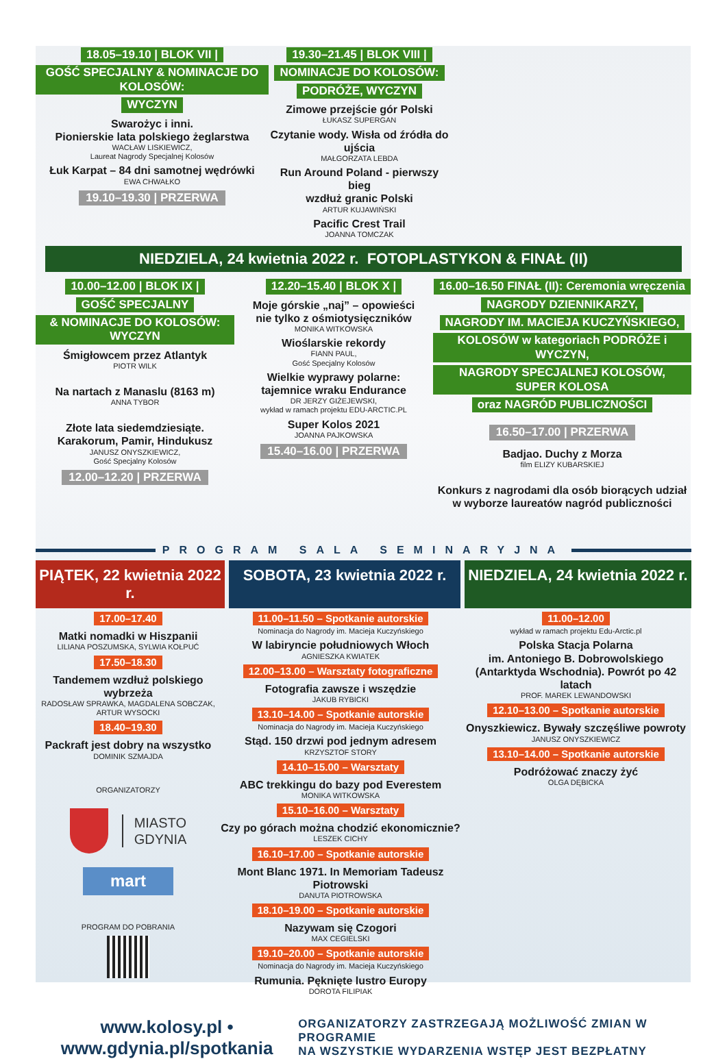18.05–19.10 | BLOK VII |
GOŚĆ SPECJALNY & NOMINACJE DO KOLOSÓW:
WYCZYN
Swarożyc i inni.
Pionierskie lata polskiego żeglarstwa
WACŁAW LISKIEWICZ,
Laureat Nagrody Specjalnej Kolosów
Łuk Karpat – 84 dni samotnej wędrówki
EWA CHWAŁKO
19.10–19.30 | PRZERWA
19.30–21.45 | BLOK VIII |
NOMINACJE DO KOLOSÓW:
PODRÓŻE, WYCZYN
Zimowe przejście gór Polski
ŁUKASZ SUPERGAN
Czytanie wody. Wisła od źródła do ujścia
MAŁGORZATA LEBDA
Run Around Poland - pierwszy bieg
wzdłuż granic Polski
ARTUR KUJAWIŃSKI
Pacific Crest Trail
JOANNA TOMCZAK
NIEDZIELA, 24 kwietnia 2022 r. FOTOPLASTYKON & FINAŁ (II)
10.00–12.00 | BLOK IX |
GOŚĆ SPECJALNY
& NOMINACJE DO KOLOSÓW: WYCZYN
Śmigłowcem przez Atlantyk
PIOTR WILK
Na nartach z Manaslu (8163 m)
ANNA TYBOR
Złote lata siedemdziesiąte.
Karakorum, Pamir, Hindukusz
JANUSZ ONYSZKIEWICZ,
Gość Specjalny Kolosów
12.00–12.20 | PRZERWA
12.20–15.40 | BLOK X |
Moje górskie „naj” – opowieści
nie tylko z ośmiotysięczników
MONIKA WITKOWSKA
Wioślarskie rekordy
FIANN PAUL,
Gość Specjalny Kolosów
Wielkie wyprawy polarne:
tajemnice wraku Endurance
DR JERZY GIŻEJEWSKI,
wykład w ramach projektu EDU-ARCTIC.PL
Super Kolos 2021
JOANNA PAJKOWSKA
15.40–16.00 | PRZERWA
16.00–16.50 FINAŁ (II): Ceremonia wręczenia
NAGRODY DZIENNIKARZY,
NAGRODY IM. MACIEJA KUCZYŃSKIEGO,
KOLOSÓW w kategoriach PODRÓŻE i WYCZYN,
NAGRODY SPECJALNEJ KOLOSÓW, SUPER KOLOSA
oraz NAGRÓD PUBLICZNOŚCI
16.50–17.00 | PRZERWA
Badjao. Duchy z Morza
film ELIZY KUBARSKIEJ
Konkurs z nagrodami dla osób biorących udział
w wyborze laureatów nagród publiczności
PROGRAM SALA SEMINARYJNA
PIĄTEK, 22 kwietnia 2022 r.
SOBOTA, 23 kwietnia 2022 r.
NIEDZIELA, 24 kwietnia 2022 r.
17.00–17.40
Matki nomadki w Hiszpanii
LILIANA POSZUMSKA, SYLWIA KOŁPUĆ
17.50–18.30
Tandemem wzdłuż polskiego wybrzeża
RADOSŁAW SPRAWKA, MAGDALENA SOBCZAK,
ARTUR WYSOCKI
18.40–19.30
Packraft jest dobry na wszystko
DOMINIK SZMAJDA
ORGANIZATORZY
MIASTO
GDYNIA
mart
PROGRAM DO POBRANIA
11.00–11.50 – Spotkanie autorskie
Nominacja do Nagrody im. Macieja Kuczyńskiego
W labiryncie południowych Włoch
AGNIESZKA KWIATEK
12.00–13.00 – Warsztaty fotograficzne
Fotografia zawsze i wszędzie
JAKUB RYBICKI
13.10–14.00 – Spotkanie autorskie
Nominacja do Nagrody im. Macieja Kuczyńskiego
Stąd. 150 drzwi pod jednym adresem
KRZYSZTOF STORY
14.10–15.00 – Warsztaty
ABC trekkingu do bazy pod Everestem
MONIKA WITKOWSKA
15.10–16.00 – Warsztaty
Czy po górach można chodzić ekonomicznie?
LESZEK CICHY
16.10–17.00 – Spotkanie autorskie
Mont Blanc 1971. In Memoriam Tadeusz Piotrowski
DANUTA PIOTROWSKA
18.10–19.00 – Spotkanie autorskie
Nazywam się Czogori
MAX CEGIELSKI
19.10–20.00 – Spotkanie autorskie
Nominacja do Nagrody im. Macieja Kuczyńskiego
Rumunia. Pęknięte lustro Europy
DOROTA FILIPIAK
11.00–12.00
wykład w ramach projektu Edu-Arctic.pl
Polska Stacja Polarna
im. Antoniego B. Dobrowolskiego
(Antarktyda Wschodnia). Powrót po 42 latach
PROF. MAREK LEWANDOWSKI
12.10–13.00 – Spotkanie autorskie
Onyszkiewicz. Bywały szczęśliwe powroty
JANUSZ ONYSZKIEWICZ
13.10–14.00 – Spotkanie autorskie
Podróżować znaczy żyć
OLGA DĘBICKA
www.kolosy.pl • www.gdynia.pl/spotkania
ORGANIZATORZY ZASTRZEGAJĄ MOŻLIWOŚĆ ZMIAN W PROGRAMIE
NA WSZYSTKIE WYDARZENIA WSTĘP JEST BEZPŁATNY